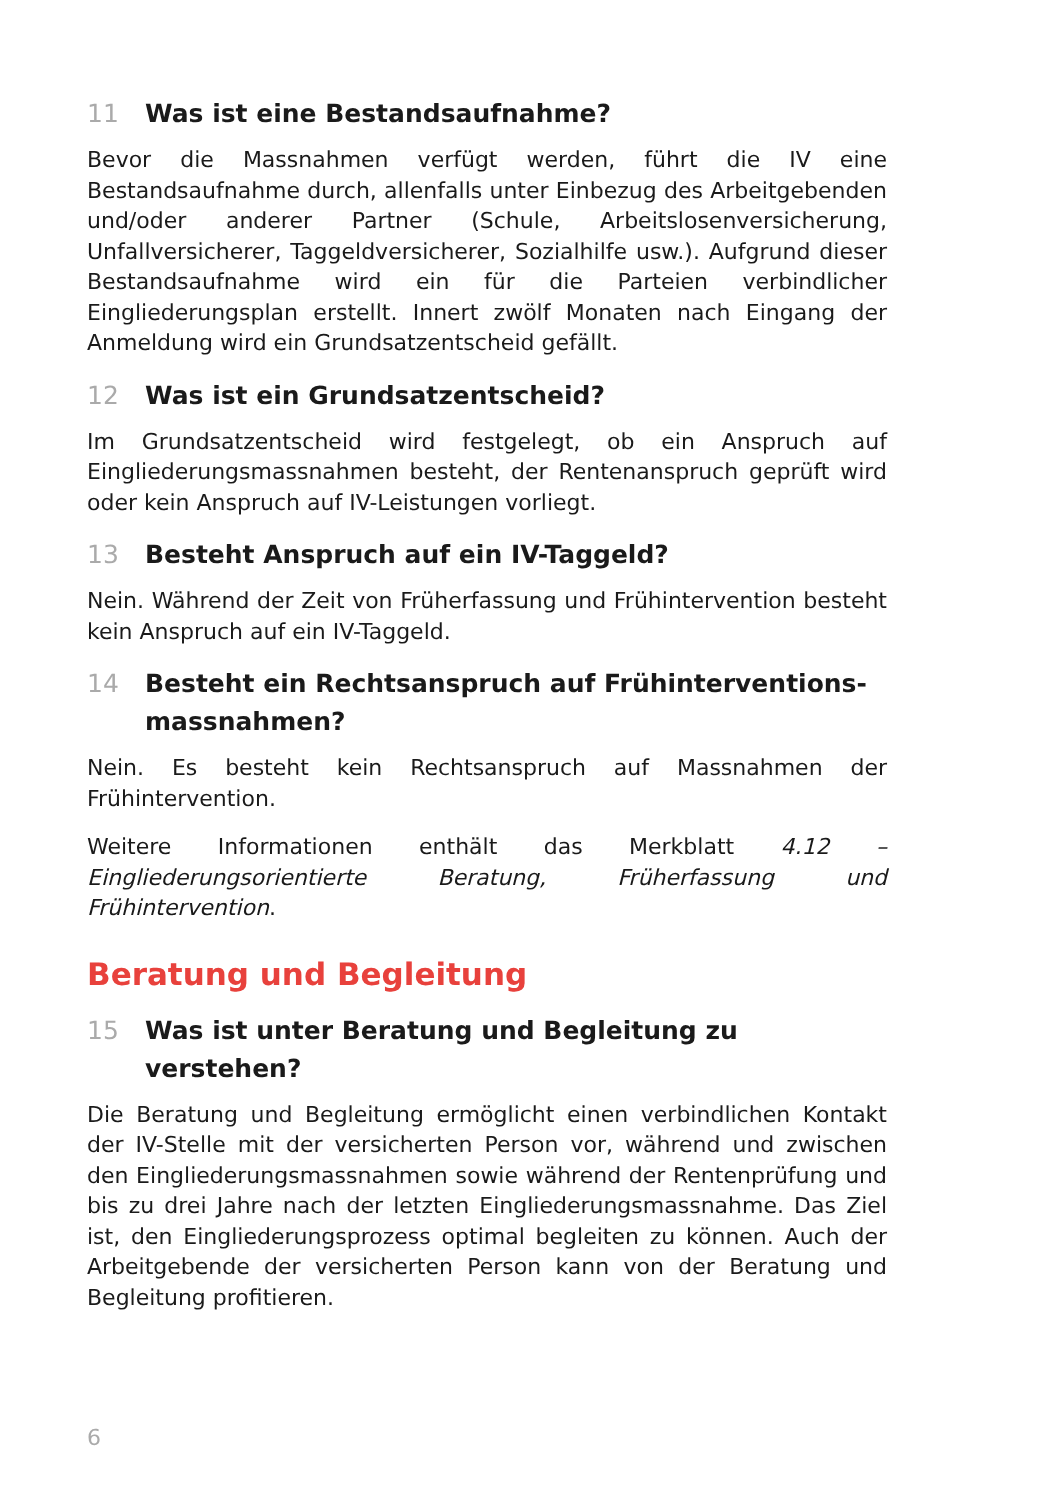11 Was ist eine Bestandsaufnahme?
Bevor die Massnahmen verfügt werden, führt die IV eine Bestandsaufnahme durch, allenfalls unter Einbezug des Arbeitgebenden und/oder anderer Partner (Schule, Arbeitslosenversicherung, Unfallversicherer, Taggeldversicherer, Sozialhilfe usw.). Aufgrund dieser Bestandsaufnahme wird ein für die Parteien verbindlicher Eingliederungsplan erstellt. Innert zwölf Monaten nach Eingang der Anmeldung wird ein Grundsatzentscheid gefällt.
12 Was ist ein Grundsatzentscheid?
Im Grundsatzentscheid wird festgelegt, ob ein Anspruch auf Eingliederungsmassnahmen besteht, der Rentenanspruch geprüft wird oder kein Anspruch auf IV-Leistungen vorliegt.
13 Besteht Anspruch auf ein IV-Taggeld?
Nein. Während der Zeit von Früherfassung und Frühintervention besteht kein Anspruch auf ein IV-Taggeld.
14 Besteht ein Rechtsanspruch auf Frühinterventions­massnahmen?
Nein. Es besteht kein Rechtsanspruch auf Massnahmen der Frühintervention.
Weitere Informationen enthält das Merkblatt 4.12 – Eingliederungsorientierte Beratung, Früherfassung und Frühintervention.
Beratung und Begleitung
15 Was ist unter Beratung und Begleitung zu verstehen?
Die Beratung und Begleitung ermöglicht einen verbindlichen Kontakt der IV-Stelle mit der versicherten Person vor, während und zwischen den Eingliederungsmassnahmen sowie während der Rentenprüfung und bis zu drei Jahre nach der letzten Eingliederungsmassnahme. Das Ziel ist, den Eingliederungsprozess optimal begleiten zu können. Auch der Arbeitgebende der versicherten Person kann von der Beratung und Begleitung profitieren.
6